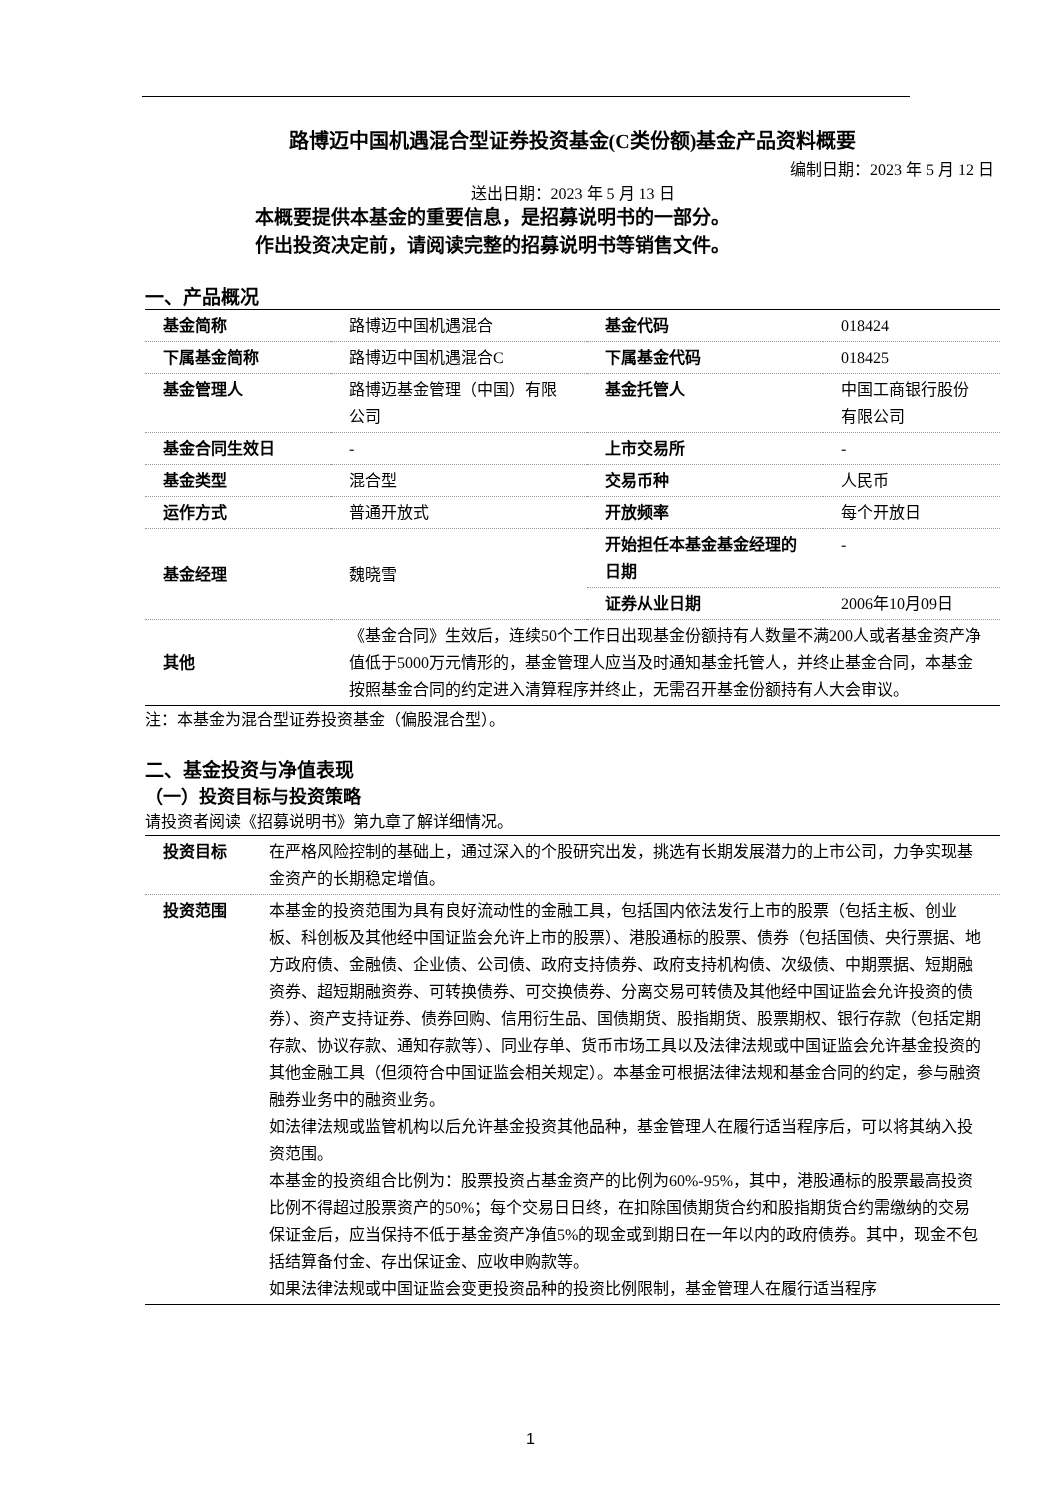路博迈中国机遇混合型证券投资基金(C类份额)基金产品资料概要
编制日期：2023 年 5 月 12 日
送出日期：2023 年 5 月 13 日
本概要提供本基金的重要信息，是招募说明书的一部分。
作出投资决定前，请阅读完整的招募说明书等销售文件。
一、产品概况
| 基金简称 | 路博迈中国机遇混合 | 基金代码 | 018424 |
| 下属基金简称 | 路博迈中国机遇混合C | 下属基金代码 | 018425 |
| 基金管理人 | 路博迈基金管理（中国）有限公司 | 基金托管人 | 中国工商银行股份有限公司 |
| 基金合同生效日 | - | 上市交易所 | - |
| 基金类型 | 混合型 | 交易币种 | 人民币 |
| 运作方式 | 普通开放式 | 开放频率 | 每个开放日 |
| 基金经理 | 魏晓雪 | 开始担任本基金基金经理的日期 | - |
| | | 证券从业日期 | 2006年10月09日 |
| 其他 | 《基金合同》生效后，连续50个工作日出现基金份额持有人数量不满200人或者基金资产净值低于5000万元情形的，基金管理人应当及时通知基金托管人，并终止基金合同，本基金按照基金合同的约定进入清算程序并终止，无需召开基金份额持有人大会审议。 | | |
注：本基金为混合型证券投资基金（偏股混合型）。
二、基金投资与净值表现
（一）投资目标与投资策略
请投资者阅读《招募说明书》第九章了解详细情况。
| 投资目标 | 在严格风险控制的基础上，通过深入的个股研究出发，挑选有长期发展潜力的上市公司，力争实现基金资产的长期稳定增值。 |
| 投资范围 | 本基金的投资范围为具有良好流动性的金融工具，包括国内依法发行上市的股票（包括主板、创业板、科创板及其他经中国证监会允许上市的股票）、港股通标的股票、债券（包括国债、央行票据、地方政府债、金融债、企业债、公司债、政府支持债券、政府支持机构债、次级债、中期票据、短期融资券、超短期融资券、可转换债券、可交换债券、分离交易可转债及其他经中国证监会允许投资的债券）、资产支持证券、债券回购、信用衍生品、国债期货、股指期货、股票期权、银行存款（包括定期存款、协议存款、通知存款等）、同业存单、货币市场工具以及法律法规或中国证监会允许基金投资的其他金融工具（但须符合中国证监会相关规定）。本基金可根据法律法规和基金合同的约定，参与融资融券业务中的融资业务。 如法律法规或监管机构以后允许基金投资其他品种，基金管理人在履行适当程序后，可以将其纳入投资范围。 本基金的投资组合比例为：股票投资占基金资产的比例为60%-95%，其中，港股通标的股票最高投资比例不得超过股票资产的50%；每个交易日日终，在扣除国债期货合约和股指期货合约需缴纳的交易保证金后，应当保持不低于基金资产净值5%的现金或到期日在一年以内的政府债券。其中，现金不包括结算备付金、存出保证金、应收申购款等。 如果法律法规或中国证监会变更投资品种的投资比例限制，基金管理人在履行适当程序 |
1